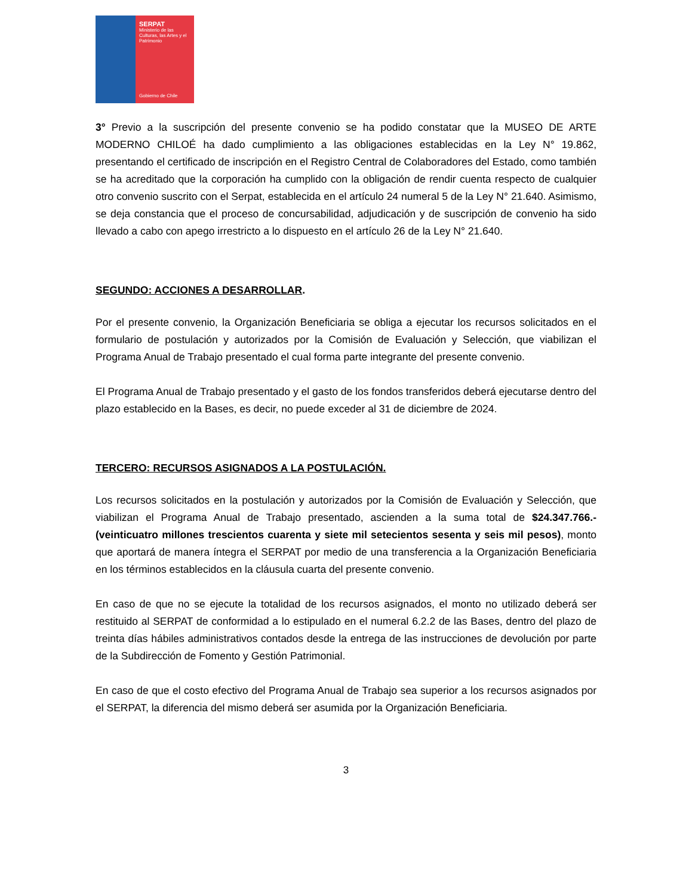SERPAT
Ministerio de las Culturas, las Artes y el Patrimonio
Gobierno de Chile
3° Previo a la suscripción del presente convenio se ha podido constatar que la MUSEO DE ARTE MODERNO CHILOÉ ha dado cumplimiento a las obligaciones establecidas en la Ley N° 19.862, presentando el certificado de inscripción en el Registro Central de Colaboradores del Estado, como también se ha acreditado que la corporación ha cumplido con la obligación de rendir cuenta respecto de cualquier otro convenio suscrito con el Serpat, establecida en el artículo 24 numeral 5 de la Ley N° 21.640. Asimismo, se deja constancia que el proceso de concursabilidad, adjudicación y de suscripción de convenio ha sido llevado a cabo con apego irrestricto a lo dispuesto en el artículo 26 de la Ley N° 21.640.
SEGUNDO: ACCIONES A DESARROLLAR.
Por el presente convenio, la Organización Beneficiaria se obliga a ejecutar los recursos solicitados en el formulario de postulación y autorizados por la Comisión de Evaluación y Selección, que viabilizan el Programa Anual de Trabajo presentado el cual forma parte integrante del presente convenio.
El Programa Anual de Trabajo presentado y el gasto de los fondos transferidos deberá ejecutarse dentro del plazo establecido en la Bases, es decir, no puede exceder al 31 de diciembre de 2024.
TERCERO: RECURSOS ASIGNADOS A LA POSTULACIÓN.
Los recursos solicitados en la postulación y autorizados por la Comisión de Evaluación y Selección, que viabilizan el Programa Anual de Trabajo presentado, ascienden a la suma total de $24.347.766.- (veinticuatro millones trescientos cuarenta y siete mil setecientos sesenta y seis mil pesos), monto que aportará de manera íntegra el SERPAT por medio de una transferencia a la Organización Beneficiaria en los términos establecidos en la cláusula cuarta del presente convenio.
En caso de que no se ejecute la totalidad de los recursos asignados, el monto no utilizado deberá ser restituido al SERPAT de conformidad a lo estipulado en el numeral 6.2.2 de las Bases, dentro del plazo de treinta días hábiles administrativos contados desde la entrega de las instrucciones de devolución por parte de la Subdirección de Fomento y Gestión Patrimonial.
En caso de que el costo efectivo del Programa Anual de Trabajo sea superior a los recursos asignados por el SERPAT, la diferencia del mismo deberá ser asumida por la Organización Beneficiaria.
3